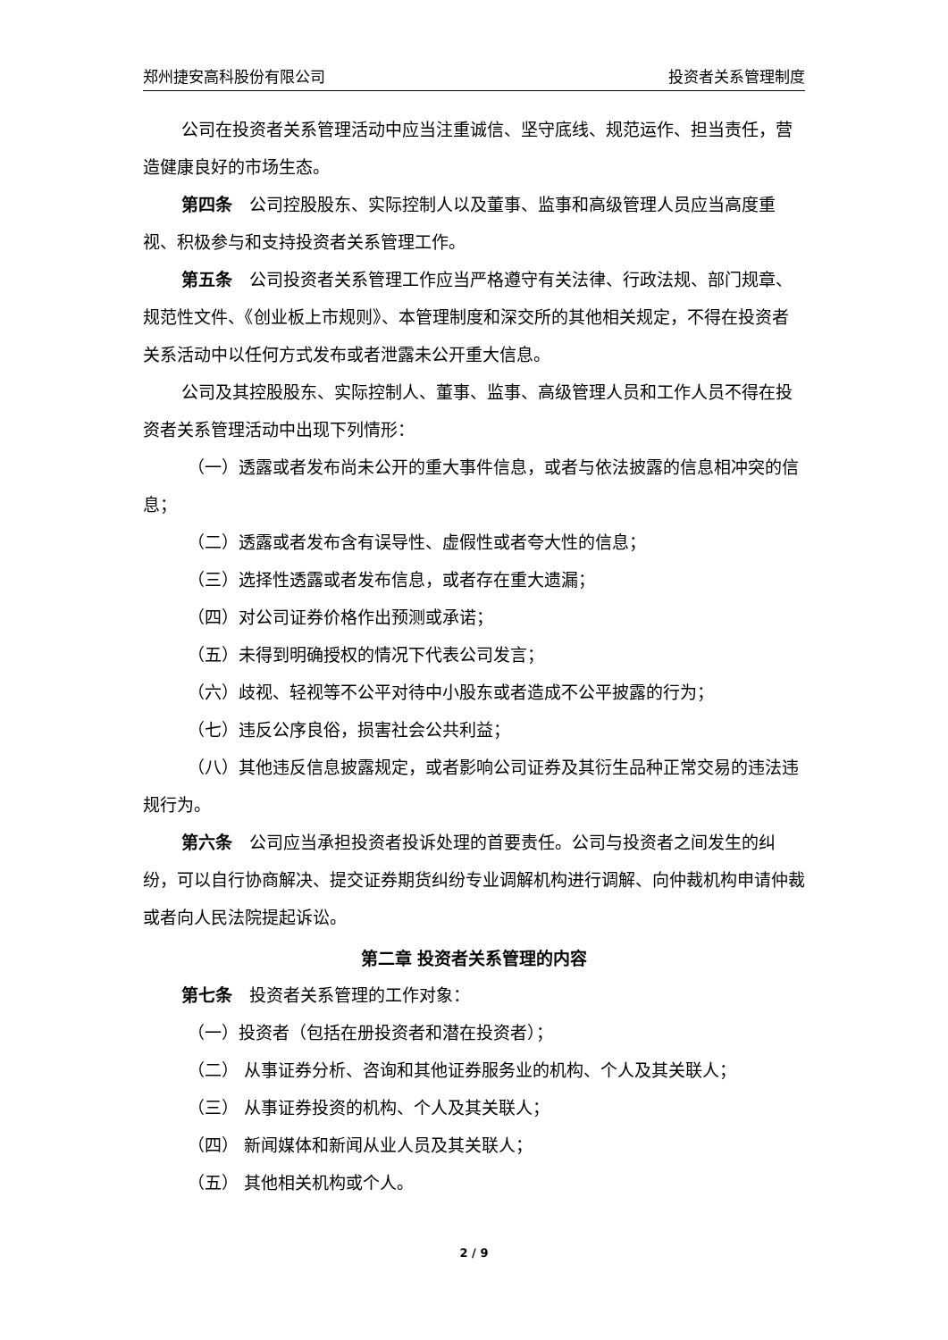郑州捷安高科股份有限公司 投资者关系管理制度
公司在投资者关系管理活动中应当注重诚信、坚守底线、规范运作、担当责任，营造健康良好的市场生态。
第四条　公司控股股东、实际控制人以及董事、监事和高级管理人员应当高度重视、积极参与和支持投资者关系管理工作。
第五条　公司投资者关系管理工作应当严格遵守有关法律、行政法规、部门规章、规范性文件、《创业板上市规则》、本管理制度和深交所的其他相关规定，不得在投资者关系活动中以任何方式发布或者泄露未公开重大信息。
公司及其控股股东、实际控制人、董事、监事、高级管理人员和工作人员不得在投资者关系管理活动中出现下列情形：
（一）透露或者发布尚未公开的重大事件信息，或者与依法披露的信息相冲突的信息；
（二）透露或者发布含有误导性、虚假性或者夸大性的信息；
（三）选择性透露或者发布信息，或者存在重大遗漏；
（四）对公司证券价格作出预测或承诺；
（五）未得到明确授权的情况下代表公司发言；
（六）歧视、轻视等不公平对待中小股东或者造成不公平披露的行为；
（七）违反公序良俗，损害社会公共利益；
（八）其他违反信息披露规定，或者影响公司证券及其衍生品种正常交易的违法违规行为。
第六条　公司应当承担投资者投诉处理的首要责任。公司与投资者之间发生的纠纷，可以自行协商解决、提交证券期货纠纷专业调解机构进行调解、向仲裁机构申请仲裁或者向人民法院提起诉讼。
第二章 投资者关系管理的内容
第七条　投资者关系管理的工作对象：
（一）投资者（包括在册投资者和潜在投资者）；
（二） 从事证券分析、咨询和其他证券服务业的机构、个人及其关联人；
（三） 从事证券投资的机构、个人及其关联人；
（四） 新闻媒体和新闻从业人员及其关联人；
（五） 其他相关机构或个人。
2 / 9